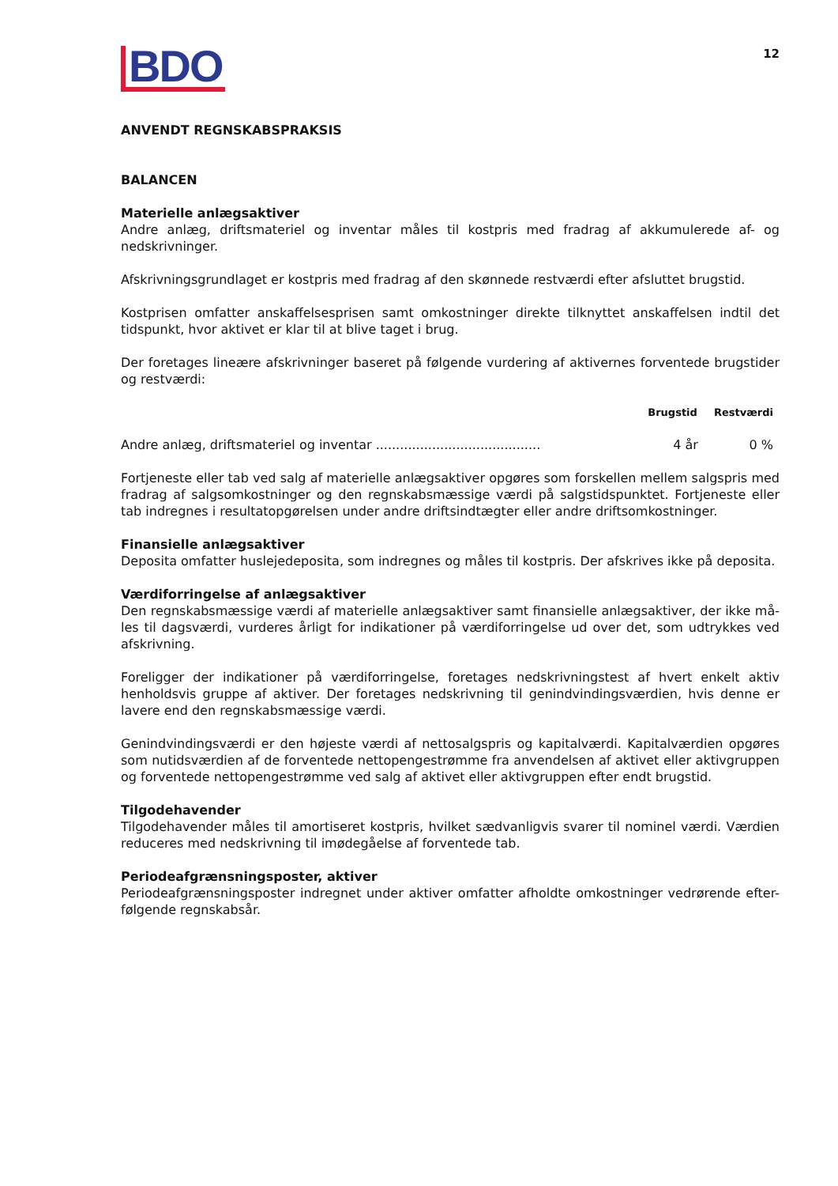BDO
12
ANVENDT REGNSKABSPRAKSIS
BALANCEN
Materielle anlægsaktiver
Andre anlæg, driftsmateriel og inventar måles til kostpris med fradrag af akkumulerede af- og nedskrivninger.
Afskrivningsgrundlaget er kostpris med fradrag af den skønnede restværdi efter afsluttet brugstid.
Kostprisen omfatter anskaffelsesprisen samt omkostninger direkte tilknyttet anskaffelsen indtil det tidspunkt, hvor aktivet er klar til at blive taget i brug.
Der foretages lineære afskrivninger baseret på følgende vurdering af aktivernes forventede brugstider og restværdi:
| | Brugstid | Restværdi |
| --- | --- | --- |
| Andre anlæg, driftsmateriel og inventar ......................................... | 4 år | 0 % |
Fortjeneste eller tab ved salg af materielle anlægsaktiver opgøres som forskellen mellem salgspris med fradrag af salgsomkostninger og den regnskabsmæssige værdi på salgstidspunktet. Fortjeneste eller tab indregnes i resultatopgørelsen under andre driftsindtægter eller andre driftsomkostninger.
Finansielle anlægsaktiver
Deposita omfatter huslejedeposita, som indregnes og måles til kostpris. Der afskrives ikke på deposita.
Værdiforringelse af anlægsaktiver
Den regnskabsmæssige værdi af materielle anlægsaktiver samt finansielle anlægsaktiver, der ikke må-les til dagsværdi, vurderes årligt for indikationer på værdiforringelse ud over det, som udtrykkes ved afskrivning.
Foreligger der indikationer på værdiforringelse, foretages nedskrivningstest af hvert enkelt aktiv henholdsvis gruppe af aktiver. Der foretages nedskrivning til genindvindingsværdien, hvis denne er lavere end den regnskabsmæssige værdi.
Genindvindingsværdi er den højeste værdi af nettosalgspris og kapitalværdi. Kapitalværdien opgøres som nutidsværdien af de forventede nettopengestrømme fra anvendelsen af aktivet eller aktivgruppen og forventede nettopengestrømme ved salg af aktivet eller aktivgruppen efter endt brugstid.
Tilgodehavender
Tilgodehavender måles til amortiseret kostpris, hvilket sædvanligvis svarer til nominel værdi. Værdien reduceres med nedskrivning til imødegåelse af forventede tab.
Periodeafgrænsningsposter, aktiver
Periodeafgrænsningsposter indregnet under aktiver omfatter afholdte omkostninger vedrørende efter-følgende regnskabsår.